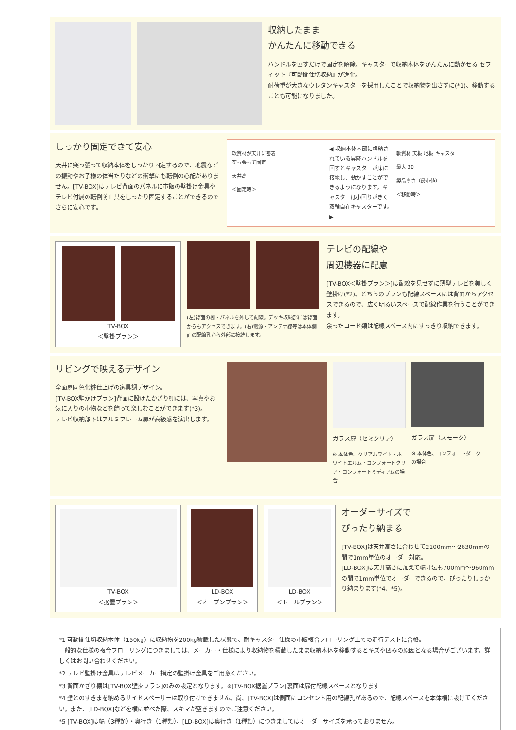収納したまま
かんたんに移動できる
ハンドルを回すだけで固定を解除。キャスターで収納本体をかんたんに動かせる セフィット『可動間仕切収納』が進化。
耐荷重が大きなウレタンキャスターを採用したことで収納物を出さずに(*1)、移動することも可能になりました。
しっかり固定できて安心
天井に突っ張って収納本体をしっかり固定するので、地震などの振動やお子様の体当たりなどの衝撃にも転倒の心配がありません。[TV-BOX]はテレビ背面のパネルに市販の壁掛け金具やテレビ付属の転倒防止具をしっかり固定することができるのでさらに安心です。
軟質材が天井に密着
突っ張って固定
天井高
＜固定時＞
◀ 収納本体内部に格納されている昇降ハンドルを回すとキャスターが床に接地し、動かすことができるようになります。キャスターは小回りがきく双輪自在キャスターです。 ▶
軟質材 天板 地板 キャスター
最大 30
製品高さ（最小値）
＜移動時＞
TV-BOX
＜壁掛プラン＞
(左)背面の棚・パネルを外して配線。デッキ収納部には背面からもアクセスできます。(右)電源・アンテナ線等は本体側面の配線孔から外部に接続します。
テレビの配線や
周辺機器に配慮
[TV-BOX＜壁掛プラン＞]は配線を見せずに薄型テレビを美しく壁掛け(*2)。どちらのプランも配線スペースには背面からアクセスできるので、広く明るいスペースで配線作業を行うことができます。
余ったコード類は配線スペース内にすっきり収納できます。
リビングで映えるデザイン
全面扉同色化粧仕上げの家具調デザイン。
[TV-BOX壁かけプラン]背面に設けたかざり棚には、写真やお気に入りの小物などを飾って楽しむことができます(*3)。
テレビ収納部下はアルミフレーム扉が高級感を演出します。
ガラス扉（セミクリア）
※ 本体色、クリアホワイト・ホワイトエルム・コンフォートクリア・コンフォートミディアムの場合
ガラス扉（スモーク）
※ 本体色、コンフォートダークの場合
TV-BOX
＜据置プラン＞
LD-BOX
＜オープンプラン＞
LD-BOX
＜トールプラン＞
オーダーサイズで
ぴったり納まる
[TV-BOX]は天井高さに合わせて2100mm～2630mmの間で1mm単位のオーダー対応。
[LD-BOX]は天井高さに加えて幅寸法も700mm～960mmの間で1mm単位でオーダーできるので、ぴったりしっかり納まります(*4、*5)。
*1 可動間仕切収納本体（150kg）に収納物を200kg積載した状態で、耐キャスター仕様の市販複合フローリング上での走行テストに合格。
一般的な仕様の複合フローリングにつきましては、メーカー・仕様により収納物を積載したまま収納本体を移動するとキズや凹みの原因となる場合がございます。詳しくはお問い合わせください。
*2 テレビ壁掛け金具はテレビメーカー指定の壁掛け金具をご用意ください。
*3 背面かざり棚は[TV-BOX壁掛プラン]のみの設定となります。※[TV-BOX据置プラン]裏面は扉付配線スペースとなります
*4 壁とのすきまを納めるサイドスペーサーは取り付けできません。尚、[TV-BOX]は側面にコンセント用の配線孔があるので、配線スペースを本体横に設けてください。また、[LD-BOX]などを横に並べた際、スキマが空きますのでご注意ください。
*5 [TV-BOX]は幅（3種類）・奥行き（1種類）、[LD-BOX]は奥行き（1種類）につきましてはオーダーサイズを承っておりません。